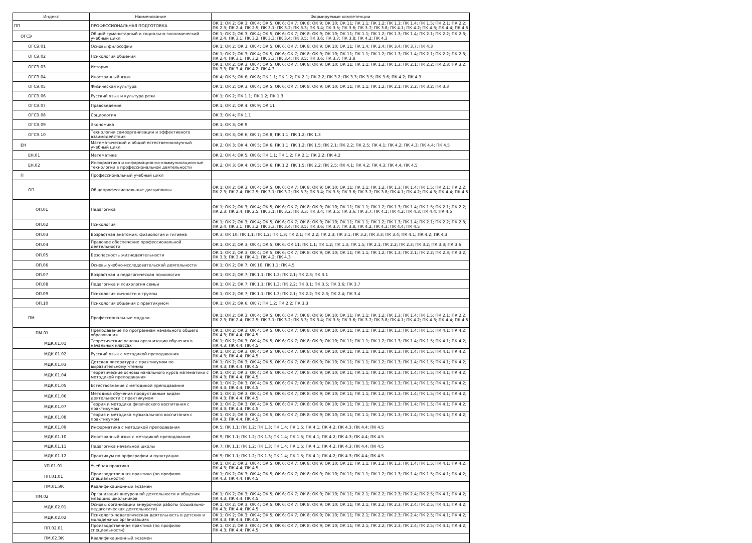| Индекс | Наименование | Формируемые компетенции |
| --- | --- | --- |
| ПП | ПРОФЕССИОНАЛЬНАЯ ПОДГОТОВКА | ОК 1; ОК 2; ОК 3; ОК 4; ОК 5; ОК 6; ОК 7; ОК 8; ОК 9; ОК 10; ОК 11; ПК 1.1; ПК 1.2; ПК 1.3; ПК 1.4; ПК 1.5; ПК 2.1; ПК 2.2; ПК 2.3; ПК 2.4; ПК 2.5; ПК 3.1; ПК 3.2; ПК 3.3; ПК 3.4; ПК 3.5; ПК 3.6; ПК 3.7; ПК 3.8; ПК 4.1; ПК 4.2; ПК 4.3; ПК 4.4; ПК 4.5 |
| ОГСЭ | Общий гуманитарный и социально-экономический учебный цикл | ОК 1; ОК 2; ОК 3; ОК 4; ОК 5; ОК 6; ОК 7; ОК 8; ОК 9; ОК 10; ОК 11; ПК 1.1; ПК 1.2; ПК 1.3; ПК 1.4; ПК 2.1; ПК 2.2; ПК 2.3; ПК 2.4; ПК 3.1; ПК 3.2; ПК 3.3; ПК 3.4; ПК 3.5; ПК 3.6; ПК 3.7; ПК 3.8; ПК 4.2; ПК 4.3 |
| ОГСЭ.01 | Основы философии | ОК 1; ОК 2; ОК 3; ОК 4; ОК 5; ОК 6; ОК 7; ОК 8; ОК 9; ОК 10; ОК 11; ПК 1.4; ПК 2.4; ПК 3.4; ПК 3.7; ПК 4.3 |
| ОГСЭ.02 | Психология общения | ОК 1; ОК 2; ОК 3; ОК 4; ОК 5; ОК 6; ОК 7; ОК 8; ОК 9; ОК 10; ОК 11; ПК 1.1; ПК 1.2; ПК 1.3; ПК 1.4; ПК 2.1; ПК 2.2; ПК 2.3; ПК 2.4; ПК 3.1; ПК 3.2; ПК 3.3; ПК 3.4; ПК 3.5; ПК 3.6; ПК 3.7; ПК 3.8 |
| ОГСЭ.03 | История | ОК 1; ОК 2; ОК 3; ОК 4; ОК 5; ОК 6; ОК 7; ОК 8; ОК 9; ОК 10; ОК 11; ПК 1.1; ПК 1.2; ПК 1.3; ПК 2.1; ПК 2.2; ПК 2.3; ПК 3.2; ПК 3.3; ПК 3.4; ПК 4.2; ПК 4.3 |
| ОГСЭ.04 | Иностранный язык | ОК 4; ОК 5; ОК 6; ОК 8; ПК 1.1; ПК 1.2; ПК 2.1; ПК 2.2; ПК 3.2; ПК 3.3; ПК 3.5; ПК 3.6; ПК 4.2; ПК 4.3 |
| ОГСЭ.05 | Физическая культура | ОК 1; ОК 2; ОК 3; ОК 4; ОК 5; ОК 6; ОК 7; ОК 8; ОК 9; ОК 10; ОК 11; ПК 1.1; ПК 1.2; ПК 2.1; ПК 2.2; ПК 3.2; ПК 3.3 |
| ОГСЭ.06 | Русский язык и культура речи | ОК 1; ОК 2; ПК 1.1; ПК 1.2; ПК 1.3 |
| ОГСЭ.07 | Правоведение | ОК 1; ОК 2; ОК 4; ОК 9; ОК 11 |
| ОГСЭ.08 | Социология | ОК 3; ОК 4; ПК 1.1 |
| ОГСЭ.09 | Экономика | ОК 1; ОК 3; ОК 9 |
| ОГСЭ.10 | Технологии самоорганизации и эффективного взаимодействия | ОК 1; ОК 3; ОК 6; ОК 7; ОК 8; ПК 1.1; ПК 1.2; ПК 1.3 |
| ЕН | Математический и общий естественнонаучный учебный цикл | ОК 2; ОК 3; ОК 4; ОК 5; ОК 6; ПК 1.1; ПК 1.2; ПК 1.5; ПК 2.1; ПК 2.2; ПК 2.5; ПК 4.1; ПК 4.2; ПК 4.3; ПК 4.4; ПК 4.5 |
| ЕН.01 | Математика | ОК 2; ОК 4; ОК 5; ОК 6; ПК 1.1; ПК 1.2; ПК 2.1; ПК 2.2; ПК 4.2 |
| ЕН.02 | Информатика и информационно-коммуникационные технологии в профессиональной деятельности | ОК 2; ОК 3; ОК 4; ОК 5; ОК 6; ПК 1.2; ПК 1.5; ПК 2.2; ПК 2.5; ПК 4.1; ПК 4.2; ПК 4.3; ПК 4.4; ПК 4.5 |
| П | Профессиональный учебный цикл | |
| ОП | Общепрофессиональные дисциплины | ОК 1; ОК 2; ОК 3; ОК 4; ОК 5; ОК 6; ОК 7; ОК 8; ОК 9; ОК 10; ОК 11; ПК 1.1; ПК 1.2; ПК 1.3; ПК 1.4; ПК 1.5; ПК 2.1; ПК 2.2; ПК 2.3; ПК 2.4; ПК 2.5; ПК 3.1; ПК 3.2; ПК 3.3; ПК 3.4; ПК 3.5; ПК 3.6; ПК 3.7; ПК 3.8; ПК 4.1; ПК 4.2; ПК 4.3; ПК 4.4; ПК 4.5 |
| ОП.01 | Педагогика | ОК 1; ОК 2; ОК 3; ОК 4; ОК 5; ОК 6; ОК 7; ОК 8; ОК 9; ОК 10; ОК 11; ПК 1.1; ПК 1.2; ПК 1.3; ПК 1.4; ПК 1.5; ПК 2.1; ПК 2.2; ПК 2.3; ПК 2.4; ПК 2.5; ПК 3.1; ПК 3.2; ПК 3.3; ПК 3.4; ПК 3.5; ПК 3.6; ПК 3.7; ПК 4.1; ПК 4.2; ПК 4.3; ПК 4.4; ПК 4.5 |
| ОП.02 | Психология | ОК 1; ОК 2; ОК 3; ОК 4; ОК 5; ОК 6; ОК 7; ОК 8; ОК 9; ОК 10; ОК 11; ПК 1.1; ПК 1.2; ПК 1.3; ПК 1.4; ПК 2.1; ПК 2.2; ПК 2.3; ПК 2.4; ПК 3.1; ПК 3.2; ПК 3.3; ПК 3.4; ПК 3.5; ПК 3.6; ПК 3.7; ПК 3.8; ПК 4.2; ПК 4.3; ПК 4.4; ПК 4.5 |
| ОП.03 | Возрастная анатомия, физиология и гигиена | ОК 3; ОК 10; ПК 1.1; ПК 1.2; ПК 1.3; ПК 2.1; ПК 2.2; ПК 2.3; ПК 3.1; ПК 3.2; ПК 3.3; ПК 3.4; ПК 4.1; ПК 4.2; ПК 4.3 |
| ОП.04 | Правовое обеспечение профессиональной деятельности | ОК 1; ОК 2; ОК 3; ОК 4; ОК 5; ОК 6; ОК 11; ПК 1.1; ПК 1.2; ПК 1.3; ПК 1.5; ПК 2.1; ПК 2.2; ПК 2.3; ПК 3.2; ПК 3.3; ПК 3.6 |
| ОП.05 | Безопасность жизнедеятельности | ОК 1; ОК 2; ОК 3; ОК 4; ОК 5; ОК 6; ОК 7; ОК 8; ОК 9; ОК 10; ОК 11; ПК 1.1; ПК 1.2; ПК 1.3; ПК 2.1; ПК 2.2; ПК 2.3; ПК 3.2; ПК 3.3; ПК 3.4; ПК 4.1; ПК 4.2; ПК 4.3 |
| ОП.06 | Основы учебно-исследовательской деятельности | ОК 1; ОК 2; ОК 7; ОК 10; ПК 1.1; ПК 4.5 |
| ОП.07 | Возрастная и педагогическая психология | ОК 1; ОК 2; ОК 7; ПК 1.1; ПК 1.3; ПК 2.1; ПК 2.3; ПК 3.1 |
| ОП.08 | Педагогика и психология семьи | ОК 1; ОК 2; ОК 7; ПК 1.1; ПК 1.3; ПК 2.2; ПК 3.1; ПК 3.5; ПК 3.6; ПК 3.7 |
| ОП.09 | Психология личности и группы | ОК 1; ОК 2; ОК 7; ПК 1.1; ПК 1.3; ПК 2.1; ПК 2.2; ПК 2.3; ПК 2.4; ПК 3.4 |
| ОП.10 | Психология общения с практикумом | ОК 1; ОК 2; ОК 6; ОК 7; ПК 1.2; ПК 2.2; ПК 3.3 |
| ПМ | Профессиональные модули | ОК 1; ОК 2; ОК 3; ОК 4; ОК 5; ОК 6; ОК 7; ОК 8; ОК 9; ОК 10; ОК 11; ПК 1.1; ПК 1.2; ПК 1.3; ПК 1.4; ПК 1.5; ПК 2.1; ПК 2.2; ПК 2.3; ПК 2.4; ПК 2.5; ПК 3.1; ПК 3.2; ПК 3.3; ПК 3.4; ПК 3.5; ПК 3.6; ПК 3.7; ПК 3.8; ПК 4.1; ПК 4.2; ПК 4.3; ПК 4.4; ПК 4.5 |
| ПМ.01 | Преподавание по программам начального общего образования | ОК 1; ОК 2; ОК 3; ОК 4; ОК 5; ОК 6; ОК 7; ОК 8; ОК 9; ОК 10; ОК 11; ПК 1.1; ПК 1.2; ПК 1.3; ПК 1.4; ПК 1.5; ПК 4.1; ПК 4.2; ПК 4.3; ПК 4.4; ПК 4.5 |
| МДК.01.01 | Теоретические основы организации обучения в начальных классах | ОК 1; ОК 2; ОК 3; ОК 4; ОК 5; ОК 6; ОК 7; ОК 8; ОК 9; ОК 10; ОК 11; ПК 1.1; ПК 1.2; ПК 1.3; ПК 1.4; ПК 1.5; ПК 4.1; ПК 4.2; ПК 4.3; ПК 4.4; ПК 4.5 |
| МДК.01.02 | Русский язык с методикой преподавания | ОК 1; ОК 2; ОК 3; ОК 4; ОК 5; ОК 6; ОК 7; ОК 8; ОК 9; ОК 10; ОК 11; ПК 1.1; ПК 1.2; ПК 1.3; ПК 1.4; ПК 1.5; ПК 4.1; ПК 4.2; ПК 4.3; ПК 4.4; ПК 4.5 |
| МДК.01.03 | Детская литература с практикумом по выразительному чтению | ОК 1; ОК 2; ОК 3; ОК 4; ОК 5; ОК 6; ОК 7; ОК 8; ОК 9; ОК 10; ОК 11; ПК 1.1; ПК 1.2; ПК 1.3; ПК 1.4; ПК 1.5; ПК 4.1; ПК 4.2; ПК 4.3; ПК 4.4; ПК 4.5 |
| МДК.01.04 | Теоретические основы начального курса математики с методикой преподавания | ОК 1; ОК 2; ОК 3; ОК 4; ОК 5; ОК 6; ОК 7; ОК 8; ОК 9; ОК 10; ОК 11; ПК 1.1; ПК 1.2; ПК 1.3; ПК 1.4; ПК 1.5; ПК 4.1; ПК 4.2; ПК 4.3; ПК 4.4; ПК 4.5 |
| МДК.01.05 | Естествознание с методикой преподавания | ОК 1; ОК 2; ОК 3; ОК 4; ОК 5; ОК 6; ОК 7; ОК 8; ОК 9; ОК 10; ОК 11; ПК 1.1; ПК 1.2; ПК 1.3; ПК 1.4; ПК 1.5; ПК 4.1; ПК 4.2; ПК 4.3; ПК 4.4; ПК 4.5 |
| МДК.01.06 | Методика обучения продуктивным видам деятельности с практикумом | ОК 1; ОК 2; ОК 3; ОК 4; ОК 5; ОК 6; ОК 7; ОК 8; ОК 9; ОК 10; ОК 11; ПК 1.1; ПК 1.2; ПК 1.3; ПК 1.4; ПК 1.5; ПК 4.1; ПК 4.2; ПК 4.3; ПК 4.4; ПК 4.5 |
| МДК.01.07 | Теория и методика физического воспитания с практикумом | ОК 1; ОК 2; ОК 3; ОК 4; ОК 5; ОК 6; ОК 7; ОК 8; ОК 9; ОК 10; ОК 11; ПК 1.1; ПК 1.2; ПК 1.3; ПК 1.4; ПК 1.5; ПК 4.1; ПК 4.2; ПК 4.3; ПК 4.4; ПК 4.5 |
| МДК.01.08 | Теория и методика музыкального воспитания с практикумом | ОК 1; ОК 2; ОК 3; ОК 4; ОК 5; ОК 6; ОК 7; ОК 8; ОК 9; ОК 10; ОК 11; ПК 1.1; ПК 1.2; ПК 1.3; ПК 1.4; ПК 1.5; ПК 4.1; ПК 4.2; ПК 4.3; ПК 4.4; ПК 4.5 |
| МДК.01.09 | Информатика с методикой преподавания | ОК 5; ПК 1.1; ПК 1.2; ПК 1.3; ПК 1.4; ПК 1.5; ПК 4.1; ПК 4.2; ПК 4.3; ПК 4.4; ПК 4.5 |
| МДК.01.10 | Иностранный язык с методикой преподавания | ОК 9; ПК 1.1; ПК 1.2; ПК 1.3; ПК 1.4; ПК 1.5; ПК 4.1; ПК 4.2; ПК 4.3; ПК 4.4; ПК 4.5 |
| МДК.01.11 | Педагогика начальной школы | ОК 7; ПК 1.1; ПК 1.2; ПК 1.3; ПК 1.4; ПК 1.5; ПК 4.1; ПК 4.2; ПК 4.3; ПК 4.4; ПК 4.5 |
| МДК.01.12 | Практикум по орфографии и пунктуации | ОК 9; ПК 1.1; ПК 1.2; ПК 1.3; ПК 1.4; ПК 1.5; ПК 4.1; ПК 4.2; ПК 4.3; ПК 4.4; ПК 4.5 |
| УП.01.01 | Учебная практика | ОК 1; ОК 2; ОК 3; ОК 4; ОК 5; ОК 6; ОК 7; ОК 8; ОК 9; ОК 10; ОК 11; ПК 1.1; ПК 1.2; ПК 1.3; ПК 1.4; ПК 1.5; ПК 4.1; ПК 4.2; ПК 4.3; ПК 4.4; ПК 4.5 |
| ПП.01.01 | Производственная практика (по профилю специальности) | ОК 1; ОК 2; ОК 3; ОК 4; ОК 5; ОК 6; ОК 7; ОК 8; ОК 9; ОК 10; ОК 11; ПК 1.1; ПК 1.2; ПК 1.3; ПК 1.4; ПК 1.5; ПК 4.1; ПК 4.2; ПК 4.3; ПК 4.4; ПК 4.5 |
| ПМ.01.ЭК | Квалификационный экзамен | |
| ПМ.02 | Организация внеурочной деятельности и общения младших школьников | ОК 1; ОК 2; ОК 3; ОК 4; ОК 5; ОК 6; ОК 7; ОК 8; ОК 9; ОК 10; ОК 11; ПК 2.1; ПК 2.2; ПК 2.3; ПК 2.4; ПК 2.5; ПК 4.1; ПК 4.2; ПК 4.3; ПК 4.4; ПК 4.5 |
| МДК.02.01 | Основы организации внеурочной работы (социально-педагогическая деятельности) | ОК 1; ОК 2; ОК 3; ОК 4; ОК 5; ОК 6; ОК 7; ОК 8; ОК 9; ОК 10; ОК 11; ПК 2.1; ПК 2.2; ПК 2.3; ПК 2.4; ПК 2.5; ПК 4.1; ПК 4.2; ПК 4.3; ПК 4.4; ПК 4.5 |
| МДК.02.02 | Психолого-педагогическая деятельность в детских и молодежных организациях | ОК 1; ОК 2; ОК 3; ОК 4; ОК 5; ОК 6; ОК 7; ОК 8; ОК 9; ОК 10; ОК 11; ПК 2.1; ПК 2.2; ПК 2.3; ПК 2.4; ПК 2.5; ПК 4.1; ПК 4.2; ПК 4.3; ПК 4.4; ПК 4.5 |
| ПП.02.01 | Производственная практика (по профилю специальности) | ОК 1; ОК 2; ОК 3; ОК 4; ОК 5; ОК 6; ОК 7; ОК 8; ОК 9; ОК 10; ОК 11; ПК 2.1; ПК 2.2; ПК 2.3; ПК 2.4; ПК 2.5; ПК 4.1; ПК 4.2; ПК 4.3; ПК 4.4; ПК 4.5 |
| ПМ.02.ЭК | Квалификационный экзамен | |